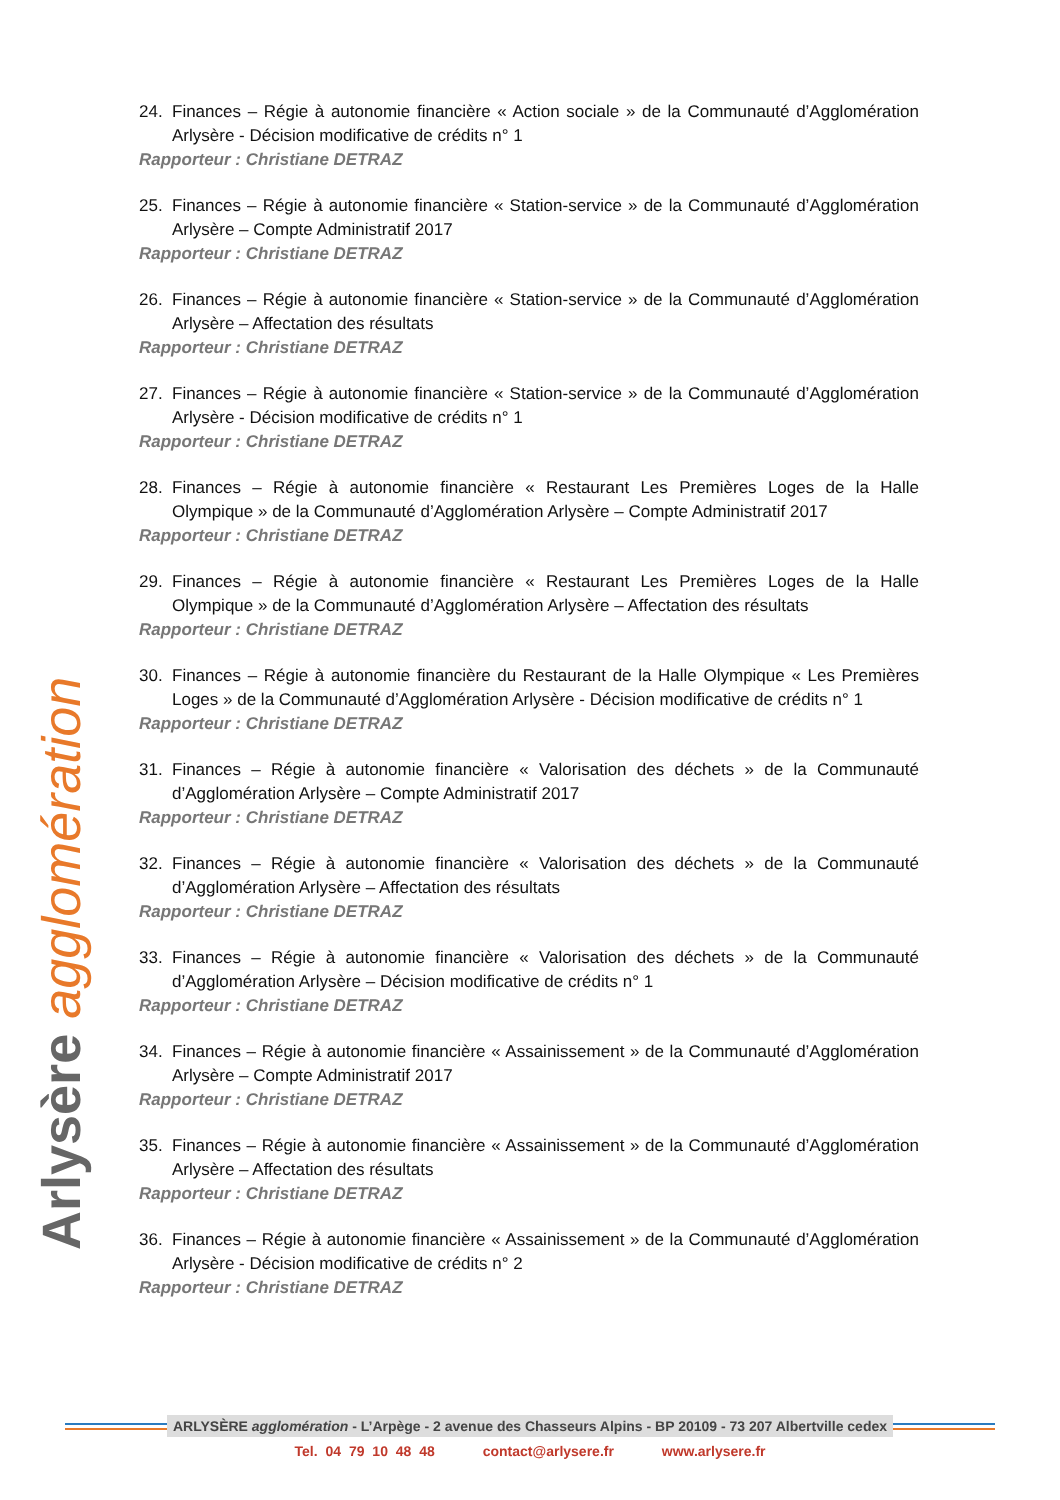Arlysère agglomération
24. Finances – Régie à autonomie financière « Action sociale » de la Communauté d’Agglomération Arlysère - Décision modificative de crédits n° 1
Rapporteur : Christiane DETRAZ
25. Finances – Régie à autonomie financière « Station-service » de la Communauté d’Agglomération Arlysère – Compte Administratif 2017
Rapporteur : Christiane DETRAZ
26. Finances – Régie à autonomie financière « Station-service » de la Communauté d’Agglomération Arlysère – Affectation des résultats
Rapporteur : Christiane DETRAZ
27. Finances – Régie à autonomie financière « Station-service » de la Communauté d’Agglomération Arlysère - Décision modificative de crédits n° 1
Rapporteur : Christiane DETRAZ
28. Finances – Régie à autonomie financière « Restaurant Les Premières Loges de la Halle Olympique » de la Communauté d’Agglomération Arlysère – Compte Administratif 2017
Rapporteur : Christiane DETRAZ
29. Finances – Régie à autonomie financière « Restaurant Les Premières Loges de la Halle Olympique » de la Communauté d’Agglomération Arlysère – Affectation des résultats
Rapporteur : Christiane DETRAZ
30. Finances – Régie à autonomie financière du Restaurant de la Halle Olympique « Les Premières Loges » de la Communauté d’Agglomération Arlysère - Décision modificative de crédits n° 1
Rapporteur : Christiane DETRAZ
31. Finances – Régie à autonomie financière « Valorisation des déchets » de la Communauté d’Agglomération Arlysère – Compte Administratif 2017
Rapporteur : Christiane DETRAZ
32. Finances – Régie à autonomie financière « Valorisation des déchets » de la Communauté d’Agglomération Arlysère – Affectation des résultats
Rapporteur : Christiane DETRAZ
33. Finances – Régie à autonomie financière « Valorisation des déchets » de la Communauté d’Agglomération Arlysère – Décision modificative de crédits n° 1
Rapporteur : Christiane DETRAZ
34. Finances – Régie à autonomie financière « Assainissement » de la Communauté d’Agglomération Arlysère – Compte Administratif 2017
Rapporteur : Christiane DETRAZ
35. Finances – Régie à autonomie financière « Assainissement » de la Communauté d’Agglomération Arlysère – Affectation des résultats
Rapporteur : Christiane DETRAZ
36. Finances – Régie à autonomie financière « Assainissement » de la Communauté d’Agglomération Arlysère - Décision modificative de crédits n° 2
Rapporteur : Christiane DETRAZ
ARLYSÈRE agglomération - L’Arpège - 2 avenue des Chasseurs Alpins - BP 20109 - 73 207 Albertville cedex
Tel. 04 79 10 48 48 contact@arlysere.fr www.arlysere.fr